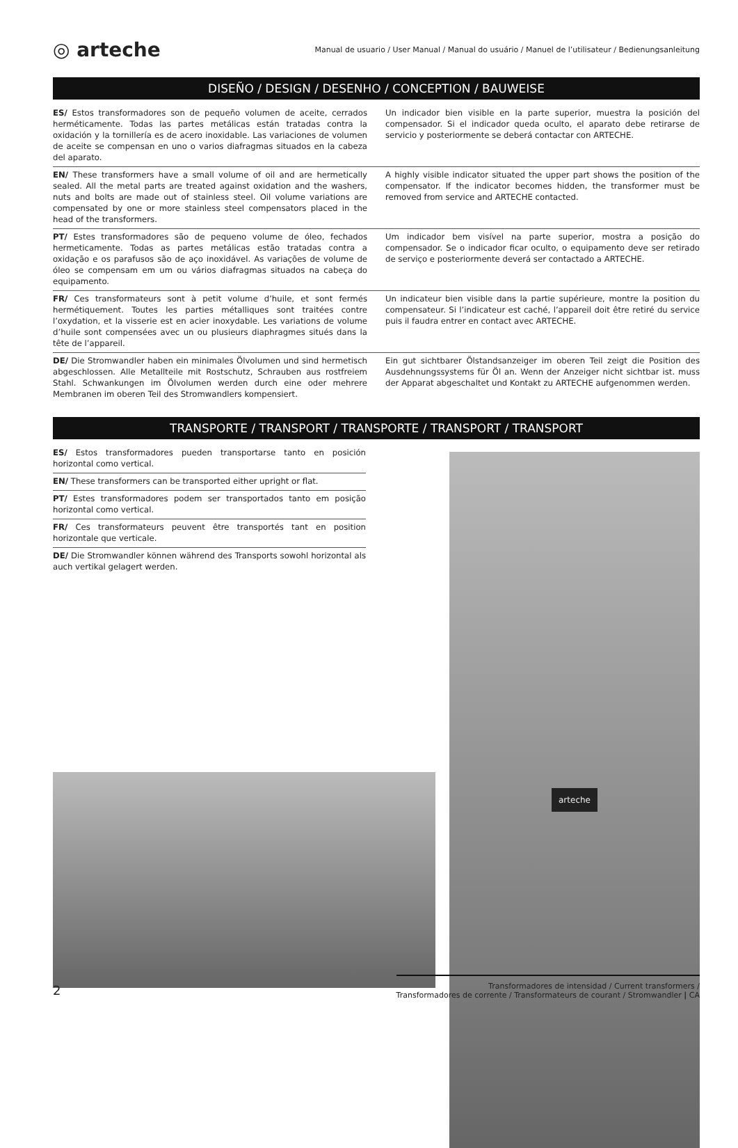◎ arteche
Manual de usuario / User Manual / Manual do usuário / Manuel de l’utilisateur / Bedienungsanleitung
DISEÑO / DESIGN / DESENHO / CONCEPTION / BAUWEISE
ES/ Estos transformadores son de pequeño volumen de aceite, cerrados herméticamente. Todas las partes metálicas están tratadas contra la oxidación y la tornillería es de acero inoxidable. Las variaciones de volumen de aceite se compensan en uno o varios diafragmas situados en la cabeza del aparato.
Un indicador bien visible en la parte superior, muestra la posición del compensador. Si el indicador queda oculto, el aparato debe retirarse de servicio y posteriormente se deberá contactar con ARTECHE.
EN/ These transformers have a small volume of oil and are hermetically sealed. All the metal parts are treated against oxidation and the washers, nuts and bolts are made out of stainless steel. Oil volume variations are compensated by one or more stainless steel compensators placed in the head of the transformers.
A highly visible indicator situated the upper part shows the position of the compensator. If the indicator becomes hidden, the transformer must be removed from service and ARTECHE contacted.
PT/ Estes transformadores são de pequeno volume de óleo, fechados hermeticamente. Todas as partes metálicas estão tratadas contra a oxidação e os parafusos são de aço inoxidável. As variações de volume de óleo se compensam em um ou vários diafragmas situados na cabeça do equipamento.
Um indicador bem visível na parte superior, mostra a posição do compensador. Se o indicador ficar oculto, o equipamento deve ser retirado de serviço e posteriormente deverá ser contactado a ARTECHE.
FR/ Ces transformateurs sont à petit volume d’huile, et sont fermés hermétiquement. Toutes les parties métalliques sont traitées contre l’oxydation, et la visserie est en acier inoxydable. Les variations de volume d’huile sont compensées avec un ou plusieurs diaphragmes situés dans la tête de l’appareil.
Un indicateur bien visible dans la partie supérieure, montre la position du compensateur. Si l’indicateur est caché, l’appareil doit être retiré du service puis il faudra entrer en contact avec ARTECHE.
DE/ Die Stromwandler haben ein minimales Ölvolumen und sind hermetisch abgeschlossen. Alle Metallteile mit Rostschutz, Schrauben aus rostfreiem Stahl. Schwankungen im Ölvolumen werden durch eine oder mehrere Membranen im oberen Teil des Stromwandlers kompensiert.
Ein gut sichtbarer Ölstandsanzeiger im oberen Teil zeigt die Position des Ausdehnungssystems für Öl an. Wenn der Anzeiger nicht sichtbar ist. muss der Apparat abgeschaltet und Kontakt zu ARTECHE aufgenommen werden.
TRANSPORTE / TRANSPORT / TRANSPORTE / TRANSPORT / TRANSPORT
ES/ Estos transformadores pueden transportarse tanto en posición horizontal como vertical.
EN/ These transformers can be transported either upright or flat.
PT/ Estes transformadores podem ser transportados tanto em posição horizontal como vertical.
FR/ Ces transformateurs peuvent être transportés tant en position horizontale que verticale.
DE/ Die Stromwandler können während des Transports sowohl horizontal als auch vertikal gelagert werden.
arteche
2
Transformadores de intensidad / Current transformers /
Transformadores de corrente / Transformateurs de courant / Stromwandler | CA